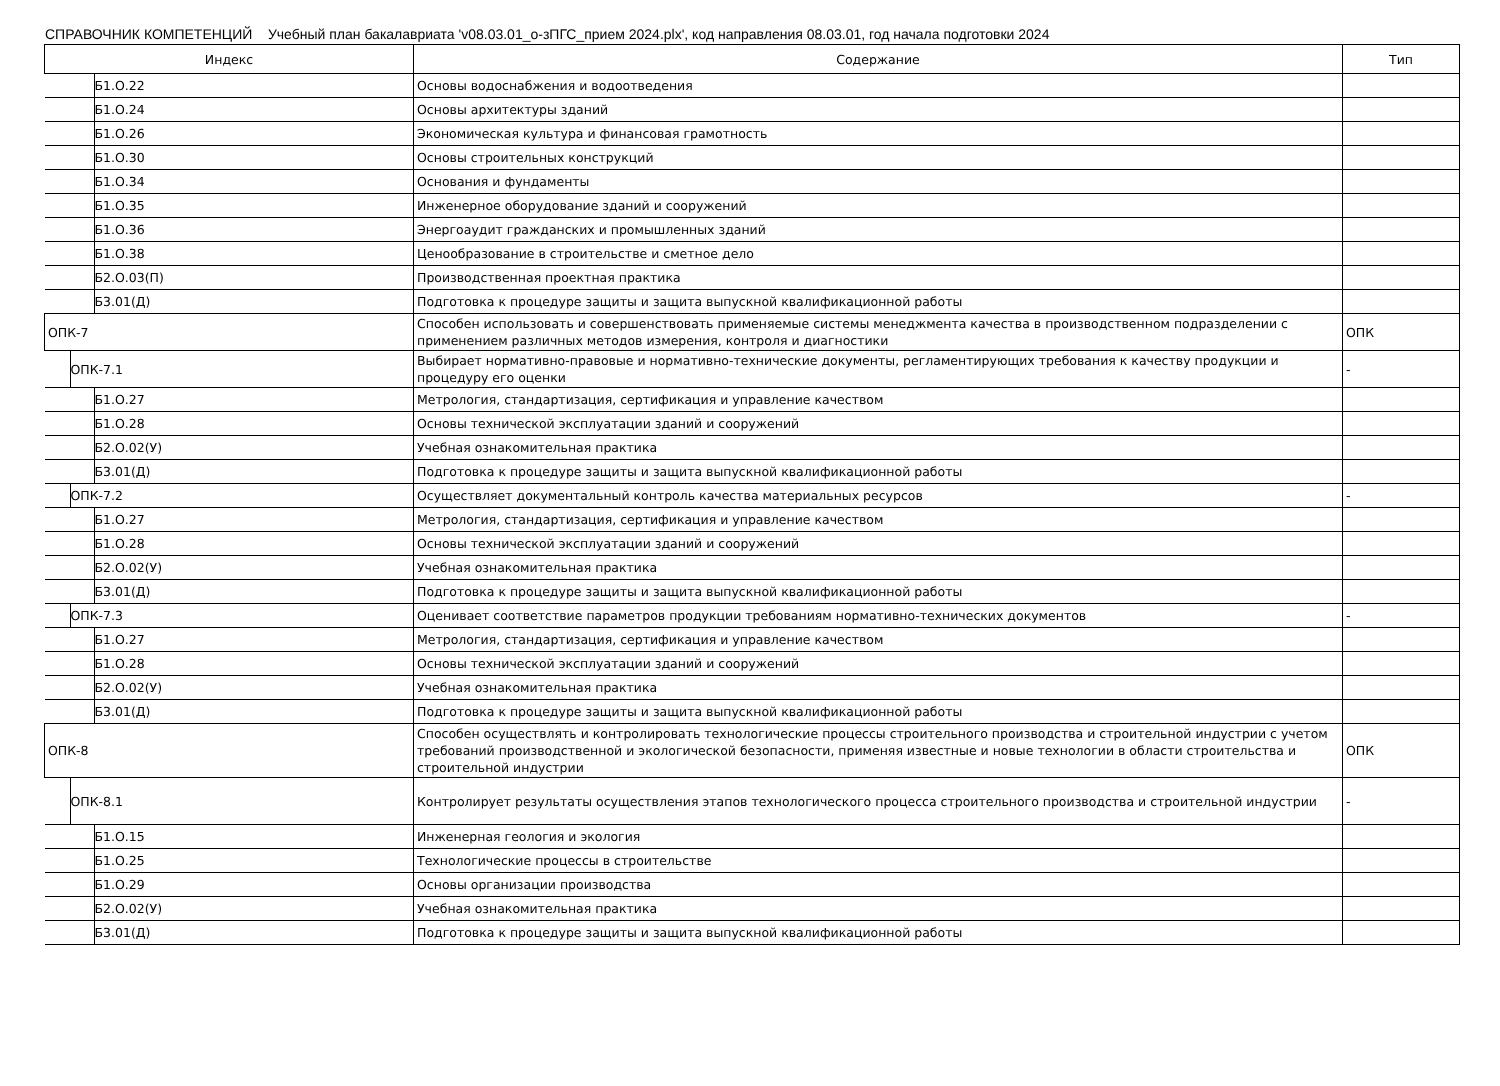СПРАВОЧНИК КОМПЕТЕНЦИЙ Учебный план бакалавриата 'v08.03.01_о-зПГС_прием 2024.plx', код направления 08.03.01, год начала подготовки 2024
| Индекс | Содержание | Тип |
| --- | --- | --- |
| Б1.О.22 | Основы водоснабжения и водоотведения | |
| Б1.О.24 | Основы архитектуры зданий | |
| Б1.О.26 | Экономическая культура и финансовая грамотность | |
| Б1.О.30 | Основы строительных конструкций | |
| Б1.О.34 | Основания и фундаменты | |
| Б1.О.35 | Инженерное оборудование зданий и сооружений | |
| Б1.О.36 | Энергоаудит гражданских и промышленных зданий | |
| Б1.О.38 | Ценообразование в строительстве и сметное дело | |
| Б2.О.03(П) | Производственная проектная практика | |
| Б3.01(Д) | Подготовка к процедуре защиты и защита выпускной квалификационной работы | |
| ОПК-7 | Способен использовать и совершенствовать применяемые системы менеджмента качества в производственном подразделении с применением различных методов измерения, контроля и диагностики | ОПК |
| ОПК-7.1 | Выбирает нормативно-правовые и нормативно-технические документы, регламентирующих требования к качеству продукции и процедуру его оценки | - |
| Б1.О.27 | Метрология, стандартизация, сертификация и управление качеством | |
| Б1.О.28 | Основы технической эксплуатации зданий и сооружений | |
| Б2.О.02(У) | Учебная ознакомительная практика | |
| Б3.01(Д) | Подготовка к процедуре защиты и защита выпускной квалификационной работы | |
| ОПК-7.2 | Осуществляет документальный контроль качества материальных ресурсов | - |
| Б1.О.27 | Метрология, стандартизация, сертификация и управление качеством | |
| Б1.О.28 | Основы технической эксплуатации зданий и сооружений | |
| Б2.О.02(У) | Учебная ознакомительная практика | |
| Б3.01(Д) | Подготовка к процедуре защиты и защита выпускной квалификационной работы | |
| ОПК-7.3 | Оценивает соответствие параметров продукции требованиям нормативно-технических документов | - |
| Б1.О.27 | Метрология, стандартизация, сертификация и управление качеством | |
| Б1.О.28 | Основы технической эксплуатации зданий и сооружений | |
| Б2.О.02(У) | Учебная ознакомительная практика | |
| Б3.01(Д) | Подготовка к процедуре защиты и защита выпускной квалификационной работы | |
| ОПК-8 | Способен осуществлять и контролировать технологические процессы строительного производства и строительной индустрии с учетом требований производственной и экологической безопасности, применяя известные и новые технологии в области строительства и строительной индустрии | ОПК |
| ОПК-8.1 | Контролирует результаты осуществления этапов технологического процесса строительного производства и строительной индустрии | - |
| Б1.О.15 | Инженерная геология и экология | |
| Б1.О.25 | Технологические процессы в строительстве | |
| Б1.О.29 | Основы организации производства | |
| Б2.О.02(У) | Учебная ознакомительная практика | |
| Б3.01(Д) | Подготовка к процедуре защиты и защита выпускной квалификационной работы | |